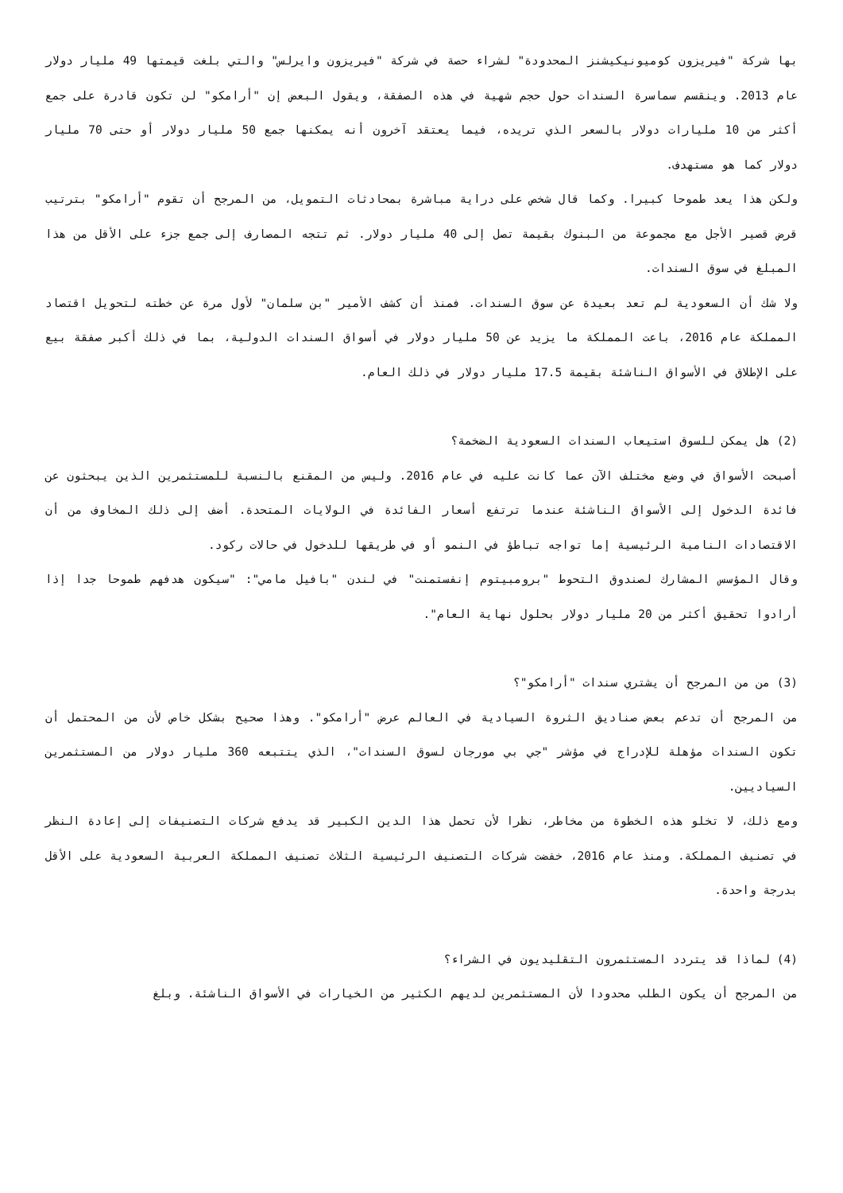بها شركة "فيريزون كوميونيكيشنز المحدودة" لشراء حصة في شركة "فيريزون وايرلس" والتي بلغت قيمتها 49 مليار دولار عام 2013. وينقسم سماسرة السندات حول حجم شهية في هذه الصفقة، ويقول البعض إن "أرامكو" لن تكون قادرة على جمع أكثر من 10 مليارات دولار بالسعر الذي تريده، فيما يعتقد آخرون أنه يمكنها جمع 50 مليار دولار أو حتى 70 مليار دولار كما هو مستهدف.
ولكن هذا يعد طموحا كبيرا. وكما قال شخص على دراية مباشرة بمحادثات التمويل، من المرجح أن تقوم "أرامكو" بترتيب قرض قصير الأجل مع مجموعة من البنوك بقيمة تصل إلى 40 مليار دولار. ثم تتجه المصارف إلى جمع جزء على الأقل من هذا المبلغ في سوق السندات.
ولا شك أن السعودية لم تعد بعيدة عن سوق السندات. فمنذ أن كشف الأمير "بن سلمان" لأول مرة عن خطته لتحويل اقتصاد المملكة عام 2016، باعت المملكة ما يزيد عن 50 مليار دولار في أسواق السندات الدولية، بما في ذلك أكبر صفقة بيع على الإطلاق في الأسواق الناشئة بقيمة 17.5 مليار دولار في ذلك العام.
(2) هل يمكن للسوق استيعاب السندات السعودية الضخمة؟
أصبحت الأسواق في وضع مختلف الآن عما كانت عليه في عام 2016. وليس من المقنع بالنسبة للمستثمرين الذين يبحثون عن فائدة الدخول إلى الأسواق الناشئة عندما ترتفع أسعار الفائدة في الولايات المتحدة. أضف إلى ذلك المخاوف من أن الاقتصادات النامية الرئيسية إما تواجه تباطؤ في النمو أو في طريقها للدخول في حالات ركود.
وقال المؤسس المشارك لصندوق التحوط "برومبيتوم إنفستمنت" في لندن "بافيل مامي": "سيكون هدفهم طموحا جدا إذا أرادوا تحقيق أكثر من 20 مليار دولار بحلول نهاية العام".
(3) من من المرجح أن يشتري سندات "أرامكو"؟
من المرجح أن تدعم بعض صناديق الثروة السيادية في العالم عرض "أرامكو". وهذا صحيح بشكل خاص لأن من المحتمل أن تكون السندات مؤهلة للإدراج في مؤشر "جي بي مورجان لسوق السندات"، الذي يتتبعه 360 مليار دولار من المستثمرين السياديين.
ومع ذلك، لا تخلو هذه الخطوة من مخاطر، نظرا لأن تحمل هذا الدين الكبير قد يدفع شركات التصنيفات إلى إعادة النظر في تصنيف المملكة. ومنذ عام 2016، خفضت شركات التصنيف الرئيسية الثلاث تصنيف المملكة العربية السعودية على الأقل بدرجة واحدة.
(4) لماذا قد يتردد المستثمرون التقليديون في الشراء؟
من المرجح أن يكون الطلب محدودا لأن المستثمرين لديهم الكثير من الخيارات في الأسواق الناشئة. وبلغ